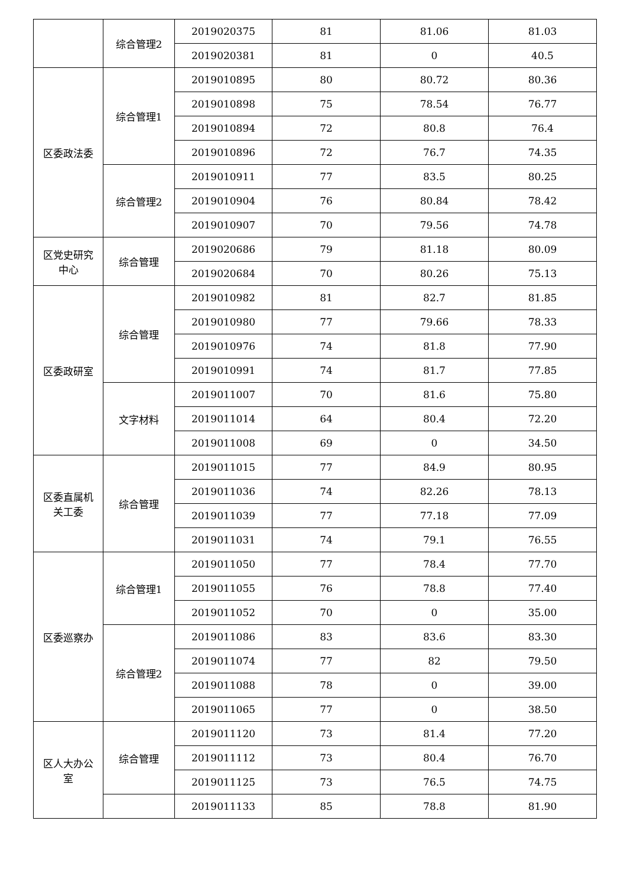| | 综合管理2 | 2019020375 | 81 | 81.06 | 81.03 |
| | | 2019020381 | 81 | 0 | 40.5 |
| 区委政法委 | 综合管理1 | 2019010895 | 80 | 80.72 | 80.36 |
| | | 2019010898 | 75 | 78.54 | 76.77 |
| | | 2019010894 | 72 | 80.8 | 76.4 |
| | | 2019010896 | 72 | 76.7 | 74.35 |
| | 综合管理2 | 2019010911 | 77 | 83.5 | 80.25 |
| | | 2019010904 | 76 | 80.84 | 78.42 |
| | | 2019010907 | 70 | 79.56 | 74.78 |
| 区党史研究 中心 | 综合管理 | 2019020686 | 79 | 81.18 | 80.09 |
| | | 2019020684 | 70 | 80.26 | 75.13 |
| 区委政研室 | 综合管理 | 2019010982 | 81 | 82.7 | 81.85 |
| | | 2019010980 | 77 | 79.66 | 78.33 |
| | | 2019010976 | 74 | 81.8 | 77.90 |
| | | 2019010991 | 74 | 81.7 | 77.85 |
| | 文字材料 | 2019011007 | 70 | 81.6 | 75.80 |
| | | 2019011014 | 64 | 80.4 | 72.20 |
| | | 2019011008 | 69 | 0 | 34.50 |
| 区委直属机 关工委 | 综合管理 | 2019011015 | 77 | 84.9 | 80.95 |
| | | 2019011036 | 74 | 82.26 | 78.13 |
| | | 2019011039 | 77 | 77.18 | 77.09 |
| | | 2019011031 | 74 | 79.1 | 76.55 |
| 区委巡察办 | 综合管理1 | 2019011050 | 77 | 78.4 | 77.70 |
| | | 2019011055 | 76 | 78.8 | 77.40 |
| | | 2019011052 | 70 | 0 | 35.00 |
| | 综合管理2 | 2019011086 | 83 | 83.6 | 83.30 |
| | | 2019011074 | 77 | 82 | 79.50 |
| | | 2019011088 | 78 | 0 | 39.00 |
| | | 2019011065 | 77 | 0 | 38.50 |
| 区人大办公 室 | 综合管理 | 2019011120 | 73 | 81.4 | 77.20 |
| | | 2019011112 | 73 | 80.4 | 76.70 |
| | | 2019011125 | 73 | 76.5 | 74.75 |
| | | 2019011133 | 85 | 78.8 | 81.90 |